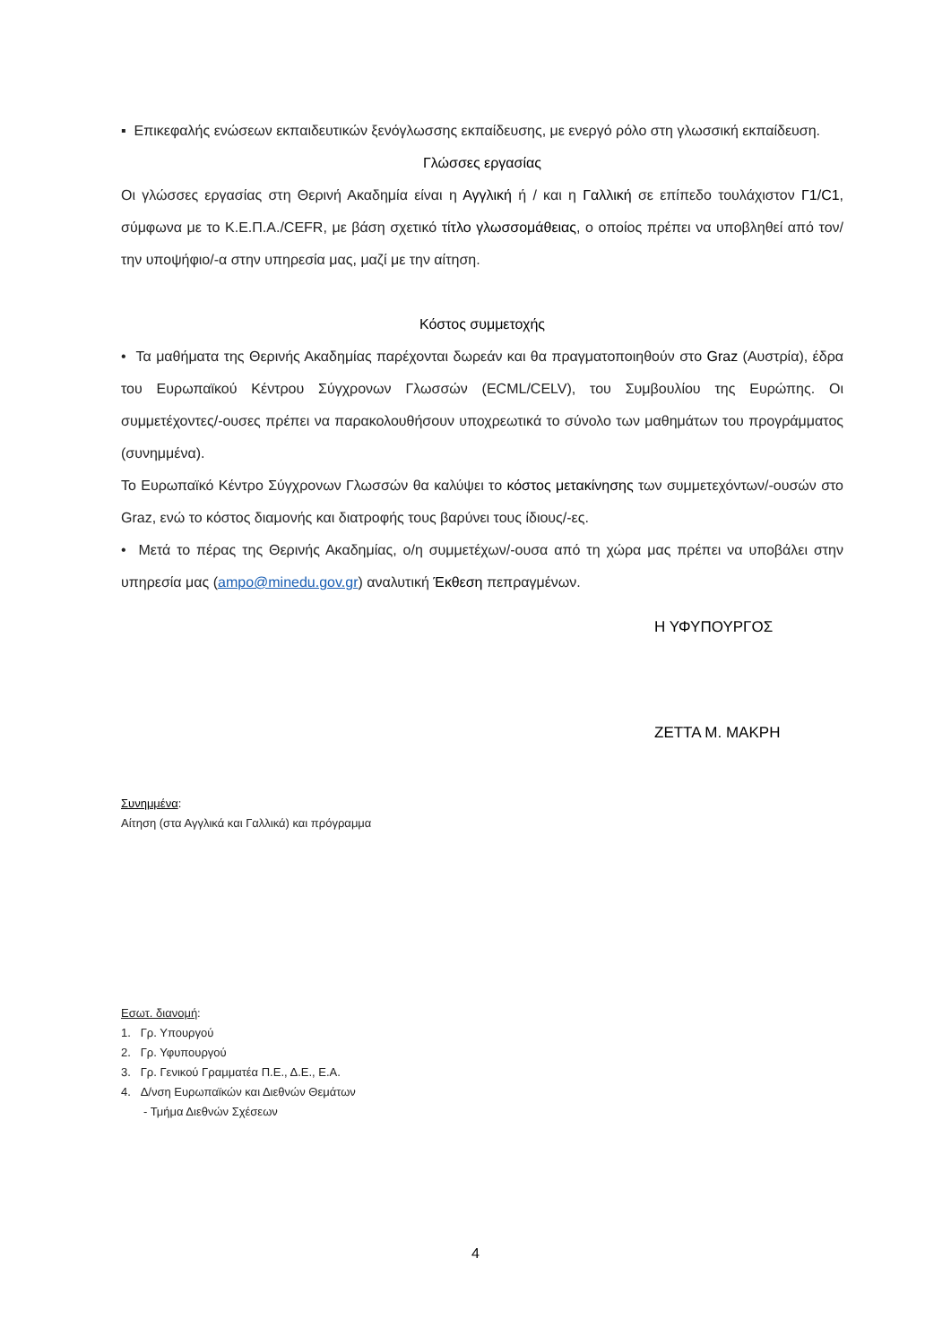▪ Επικεφαλής ενώσεων εκπαιδευτικών ξενόγλωσσης εκπαίδευσης, με ενεργό ρόλο στη γλωσσική εκπαίδευση.
Γλώσσες εργασίας
Οι γλώσσες εργασίας στη Θερινή Ακαδημία είναι η Αγγλική ή / και η Γαλλική σε επίπεδο τουλάχιστον Γ1/C1, σύμφωνα με το Κ.Ε.Π.Α./CEFR, με βάση σχετικό τίτλο γλωσσομάθειας, ο οποίος πρέπει να υποβληθεί από τον/την υποψήφιο/-α στην υπηρεσία μας, μαζί με την αίτηση.
Κόστος συμμετοχής
• Τα μαθήματα της Θερινής Ακαδημίας παρέχονται δωρεάν και θα πραγματοποιηθούν στο Graz (Αυστρία), έδρα του Ευρωπαϊκού Κέντρου Σύγχρονων Γλωσσών (ECML/CELV), του Συμβουλίου της Ευρώπης. Οι συμμετέχοντες/-ουσες πρέπει να παρακολουθήσουν υποχρεωτικά το σύνολο των μαθημάτων του προγράμματος (συνημμένα).
Το Ευρωπαϊκό Κέντρο Σύγχρονων Γλωσσών θα καλύψει το κόστος μετακίνησης των συμμετεχόντων/-ουσών στο Graz, ενώ το κόστος διαμονής και διατροφής τους βαρύνει τους ίδιους/-ες.
• Μετά το πέρας της Θερινής Ακαδημίας, ο/η συμμετέχων/-ουσα από τη χώρα μας πρέπει να υποβάλει στην υπηρεσία μας (ampo@minedu.gov.gr) αναλυτική Έκθεση πεπραγμένων.
Η ΥΦΥΠΟΥΡΓΟΣ
ΖΕΤΤΑ Μ. ΜΑΚΡΗ
Συνημμένα:
Αίτηση (στα Αγγλικά και Γαλλικά) και πρόγραμμα
Εσωτ. διανομή:
1. Γρ. Υπουργού
2. Γρ. Υφυπουργού
3. Γρ. Γενικού Γραμματέα Π.Ε., Δ.Ε., Ε.Α.
4. Δ/νση Ευρωπαϊκών και Διεθνών Θεμάτων
- Τμήμα Διεθνών Σχέσεων
4